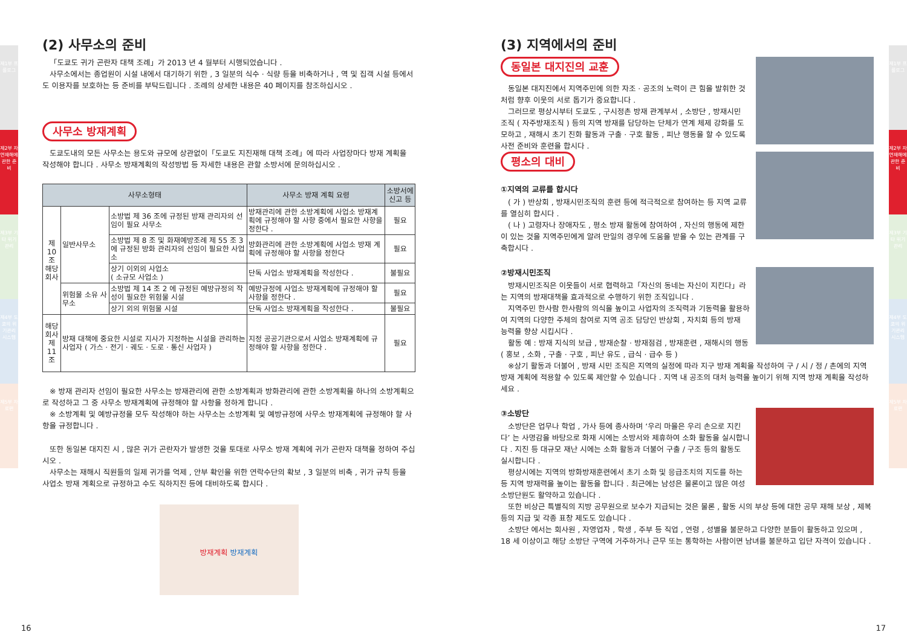제1부 프롤로그
제2부 자연재해에 관한 준비
제3부 기타 위기관리
제4부 도쿄의 위기관리 시스템
제5부 자료편
제1부 프롤로그
제2부 자연재해에 관한 준비
제3부 기타 위기관리
제4부 도쿄의 위기관리 시스템
제5부 자료편
(2) 사무소의 준비
「도쿄도 귀가 곤란자 대책 조례」가 2013 년 4 월부터 시행되었습니다 .
사무소에서는 종업원이 시설 내에서 대기하기 위한 , 3 일분의 식수 · 식량 등을 비축하거나 , 역 및 집객 시설 등에서도 이용자를 보호하는 등 준비를 부탁드립니다 . 조례의 상세한 내용은 40 페이지를 참조하십시오 .
사무소 방재계획
도쿄도내의 모든 사무소는 용도와 규모에 상관없이「도쿄도 지진재해 대책 조례」에 따라 사업장마다 방재 계획을 작성해야 합니다 . 사무소 방재계획의 작성방법 등 자세한 내용은 관할 소방서에 문의하십시오 .
| 사무소형태 | | | 사무소 방재 계획 요령 | 소방서에 신고 등 |
| --- | --- | --- | --- | --- |
| 제 10 조 해당 회사 | 일반사무소 | 소방법 제 36 조에 규정된 방재 관리자의 선임이 필요 사무소 | 방재관리에 관한 소방계획에 사업소 방재계획에 규정해야 할 사항 중에서 필요한 사항을 정한다 . | 필요 |
| | | 소방법 제 8 조 및 화재예방조례 제 55 조 3 에 규정된 방화 관리자의 선임이 필요한 사업소 | 방화관리에 관한 소방계획에 사업소 방재 계획에 규정해야 할 사항을 정한다 | 필요 |
| | | 상기 이외의 사업소 ( 소규모 사업소 ) | 단독 사업소 방재계획을 작성한다 . | 불필요 |
| | 위험물 소유 사무소 | 소방법 제 14 조 2 에 규정된 예방규정의 작성이 필요한 위험물 시설 | 예방규정에 사업소 방재계획에 규정해야 할 사항을 정한다 . | 필요 |
| | | 상기 외의 위험물 시설 | 단독 사업소 방재계획을 작성한다 . | 불필요 |
| 해당 회사 제 11 조 | 방재 대책에 중요한 시설로 지사가 지정하는 시설을 관리하는 사업자 ( 가스 · 전기 · 궤도 · 도로 · 통신 사업자 ) | | 지정 공공기관으로서 사업소 방재계획에 규정해야 할 사항을 정한다 . | 필요 |
※ 방재 관리자 선임이 필요한 사무소는 방재관리에 관한 소방계획과 방화관리에 관한 소방계획을 하나의 소방계획으로 작성하고 그 중 사무소 방재계획에 규정해야 할 사항을 정하게 합니다 .
※ 소방계획 및 예방규정을 모두 작성해야 하는 사무소는 소방계획 및 예방규정에 사무소 방재계획에 규정해야 할 사항을 규정합니다 .
또한 동일본 대지진 시 , 많은 귀가 곤란자가 발생한 것을 토대로 사무소 방재 계획에 귀가 곤란자 대책을 정하여 주십시오 .
사무소는 재해시 직원들의 일제 귀가를 억제 , 안부 확인을 위한 연락수단의 확보 , 3 일분의 비축 , 귀가 규칙 등을 사업소 방재 계획으로 규정하고 수도 직하지진 등에 대비하도록 합시다 .
방재계획 방재계획
(3) 지역에서의 준비
동일본 대지진의 교훈
동일본 대지진에서 지역주민에 의한 자조 · 공조의 노력이 큰 힘을 발휘한 것처럼 향후 이웃의 서로 돕기가 중요합니다 .
그러므로 평상시부터 도쿄도 , 구시정촌 방재 관계부서 , 소방단 , 방재시민 조직 ( 자주방재조직 ) 등의 지역 방재를 담당하는 단체가 연계 체제 강화를 도모하고 , 재해시 초기 진화 활동과 구출 · 구호 활동 , 피난 행동을 할 수 있도록 사전 준비와 훈련을 합시다 .
평소의 대비
①지역의 교류를 합시다
( 가 ) 반상회 , 방재시민조직의 훈련 등에 적극적으로 참여하는 등 지역 교류를 열심히 합시다 .
( 나 ) 고령자나 장애자도 , 평소 방재 활동에 참여하여 , 자신의 행동에 제한이 있는 것을 지역주민에게 알려 만일의 경우에 도움을 받을 수 있는 관계를 구축합시다 .
②방재시민조직
방재시민조직은 이웃들이 서로 협력하고「자신의 동네는 자신이 지킨다」라는 지역의 방재대책을 효과적으로 수행하기 위한 조직입니다 .
지역주민 한사람 한사람의 의식을 높이고 사업자의 조직력과 기동력을 활용하여 지역의 다양한 주체의 참여로 지역 공조 담당인 반상회 , 자치회 등의 방재 능력을 향상 시킵시다 .
활동 예 : 방재 지식의 보급 , 방재순찰 · 방재점검 , 방재훈련 , 재해시의 행동 ( 홍보 , 소화 , 구출 · 구호 , 피난 유도 , 급식 · 급수 등 )
※상기 활동과 더불어 , 방재 시민 조직은 지역의 실정에 따라 지구 방재 계획을 작성하여 구 / 시 / 정 / 촌에의 지역 방재 계획에 적용할 수 있도록 제안할 수 있습니다 . 지역 내 공조의 대처 능력을 높이기 위해 지역 방재 계획을 작성하세요 .
③소방단
소방단은 업무나 학업 , 가사 등에 종사하며 ‘우리 마을은 우리 손으로 지킨다’ 는 사명감을 바탕으로 화재 시에는 소방서와 제휴하여 소화 활동을 실시합니다 . 지진 등 대규모 재난 시에는 소화 활동과 더불어 구출 / 구조 등의 활동도 실시합니다 .
평상시에는 지역의 방화방재훈련에서 초기 소화 및 응급조치의 지도를 하는 등 지역 방재력을 높이는 활동을 합니다 . 최근에는 남성은 물론이고 많은 여성 소방단원도 활약하고 있습니다 .
또한 비상근 특별직의 지방 공무원으로 보수가 지급되는 것은 물론 , 활동 시의 부상 등에 대한 공무 재해 보상 , 제복 등의 지급 및 각종 표창 제도도 있습니다 .
소방단 에서는 회사원 , 자영업자 , 학생 , 주부 등 직업 , 연령 , 성별을 불문하고 다양한 분들이 활동하고 있으며 , 18 세 이상이고 해당 소방단 구역에 거주하거나 근무 또는 통학하는 사람이면 남녀를 불문하고 입단 자격이 있습니다 .
16 17